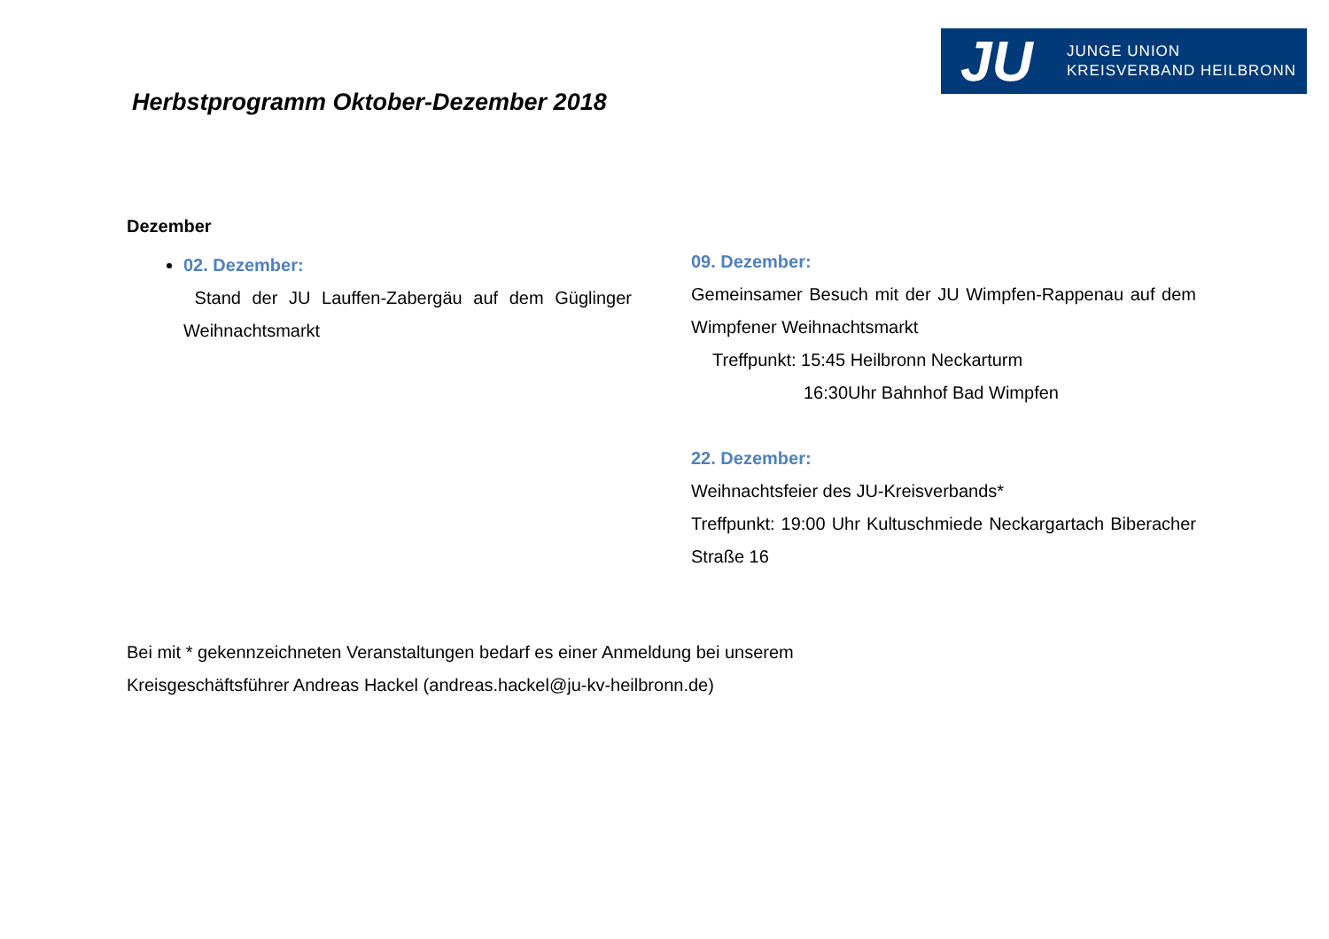JU JUNGE UNION
KREISVERBAND HEILBRONN
Herbstprogramm Oktober-Dezember 2018
Dezember
02. Dezember:
Stand der JU Lauffen-Zabergäu auf dem Güglinger Weihnachtsmarkt
09. Dezember:
Gemeinsamer Besuch mit der JU Wimpfen-Rappenau auf dem Wimpfener Weihnachtsmarkt
Treffpunkt: 15:45 Heilbronn Neckarturm
16:30Uhr Bahnhof Bad Wimpfen
22. Dezember:
Weihnachtsfeier des JU-Kreisverbands*
Treffpunkt: 19:00 Uhr Kultuschmiede Neckargartach Biberacher Straße 16
Bei mit * gekennzeichneten Veranstaltungen bedarf es einer Anmeldung bei unserem
Kreisgeschäftsführer Andreas Hackel (andreas.hackel@ju-kv-heilbronn.de)